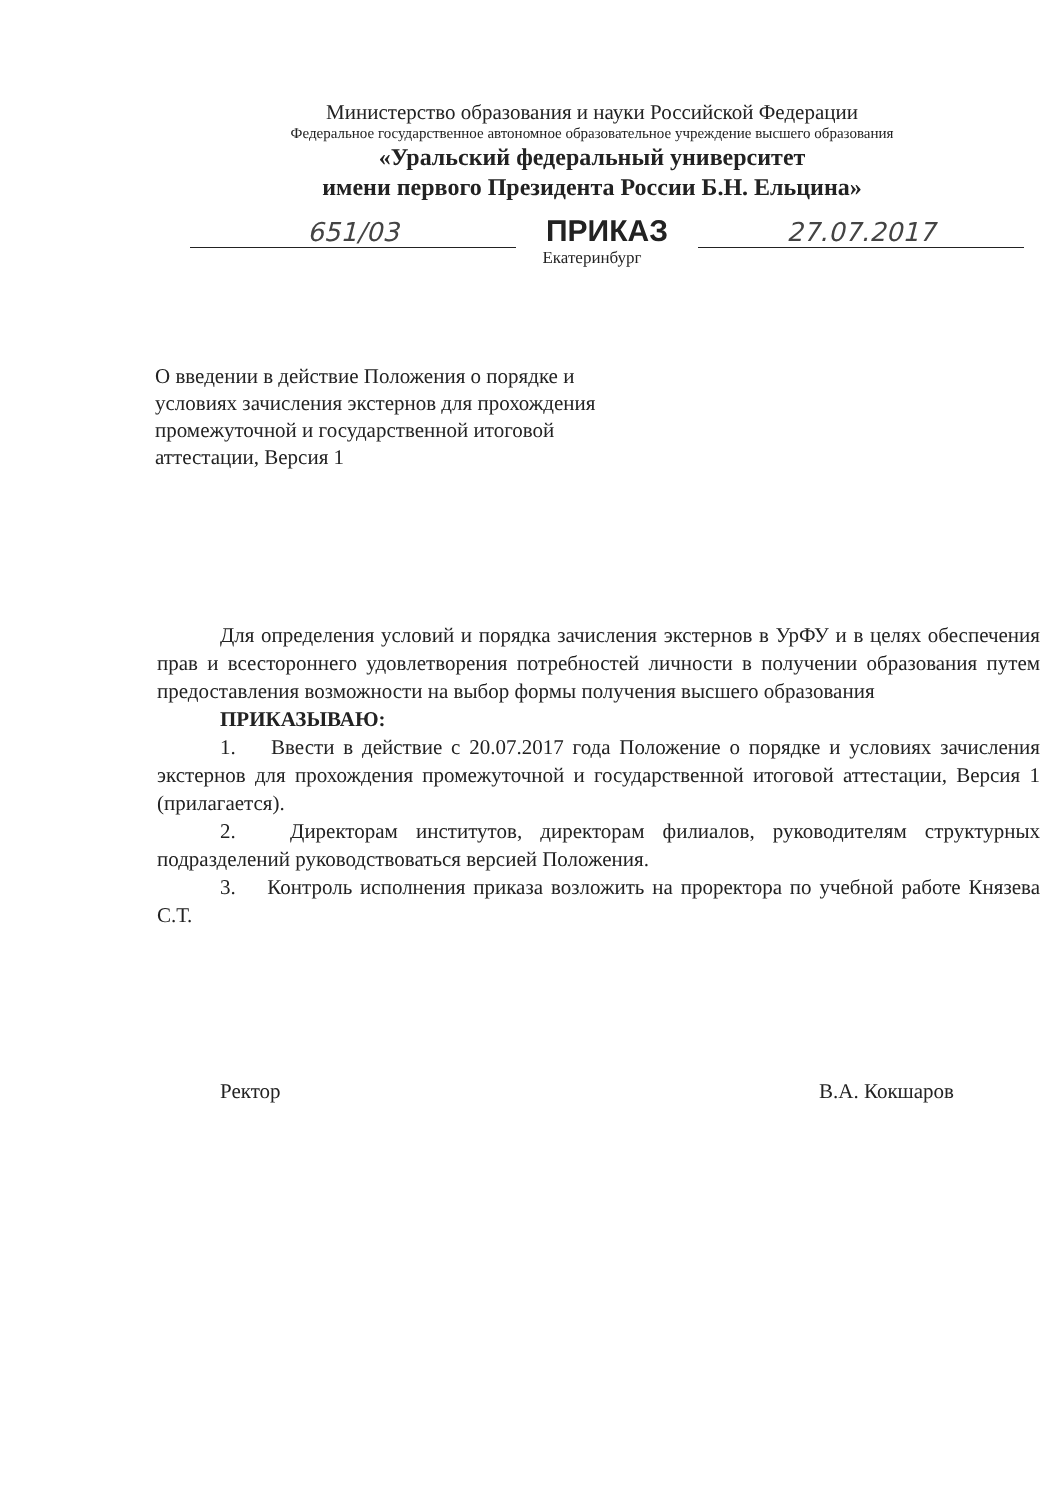Министерство образования и науки Российской Федерации
Федеральное государственное автономное образовательное учреждение высшего образования
«Уральский федеральный университет
имени первого Президента России Б.Н. Ельцина»
651/03
ПРИКАЗ
27.07.2017
Екатеринбург
О введении в действие Положения о порядке и условиях зачисления экстернов для прохождения промежуточной и государственной итоговой аттестации, Версия 1
Для определения условий и порядка зачисления экстернов в УрФУ и в целях обеспечения прав и всестороннего удовлетворения потребностей личности в получении образования путем предоставления возможности на выбор формы получения высшего образования
ПРИКАЗЫВАЮ:
1. Ввести в действие с 20.07.2017 года Положение о порядке и условиях зачисления экстернов для прохождения промежуточной и государственной итоговой аттестации, Версия 1 (прилагается).
2. Директорам институтов, директорам филиалов, руководителям структурных подразделений руководствоваться версией Положения.
3. Контроль исполнения приказа возложить на проректора по учебной работе Князева С.Т.
Ректор В.А. Кокшаров